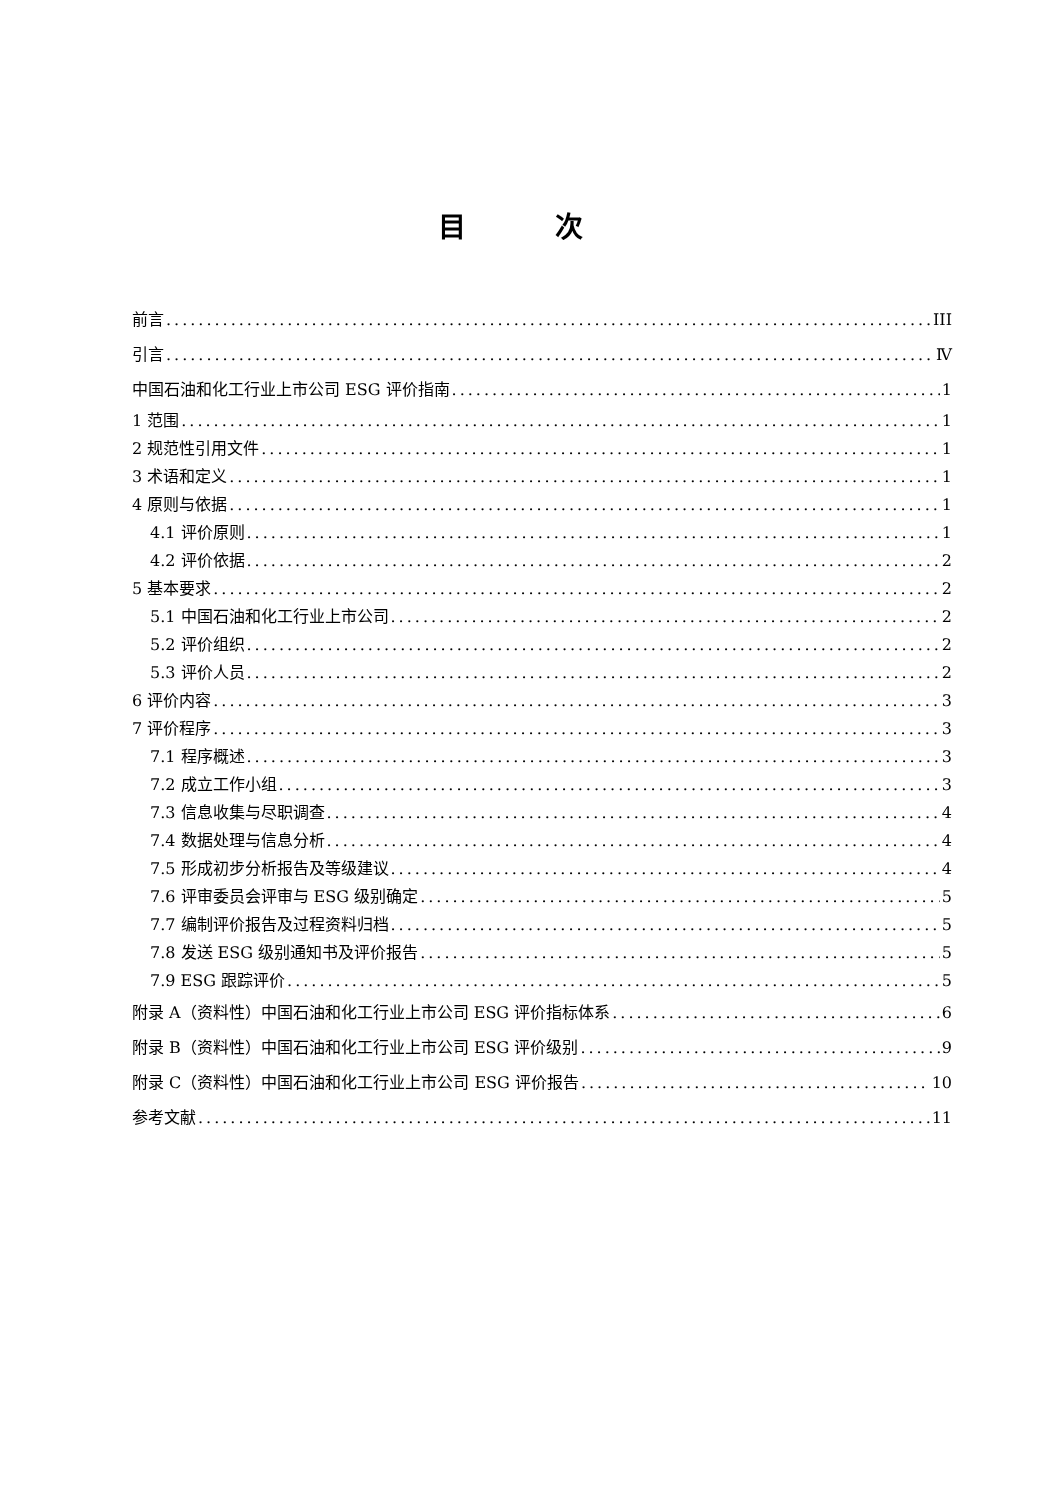目 次
前言 III
引言 Ⅳ
中国石油和化工行业上市公司 ESG 评价指南 1
1 范围 1
2 规范性引用文件 1
3 术语和定义 1
4 原则与依据 1
4.1 评价原则 1
4.2 评价依据 2
5 基本要求 2
5.1 中国石油和化工行业上市公司 2
5.2 评价组织 2
5.3 评价人员 2
6 评价内容 3
7 评价程序 3
7.1 程序概述 3
7.2 成立工作小组 3
7.3 信息收集与尽职调查 4
7.4 数据处理与信息分析 4
7.5 形成初步分析报告及等级建议 4
7.6 评审委员会评审与 ESG 级别确定 5
7.7 编制评价报告及过程资料归档 5
7.8 发送 ESG 级别通知书及评价报告 5
7.9 ESG 跟踪评价 5
附录 A（资料性）中国石油和化工行业上市公司 ESG 评价指标体系 6
附录 B（资料性）中国石油和化工行业上市公司 ESG 评价级别 9
附录 C（资料性）中国石油和化工行业上市公司 ESG 评价报告 10
参考文献 11